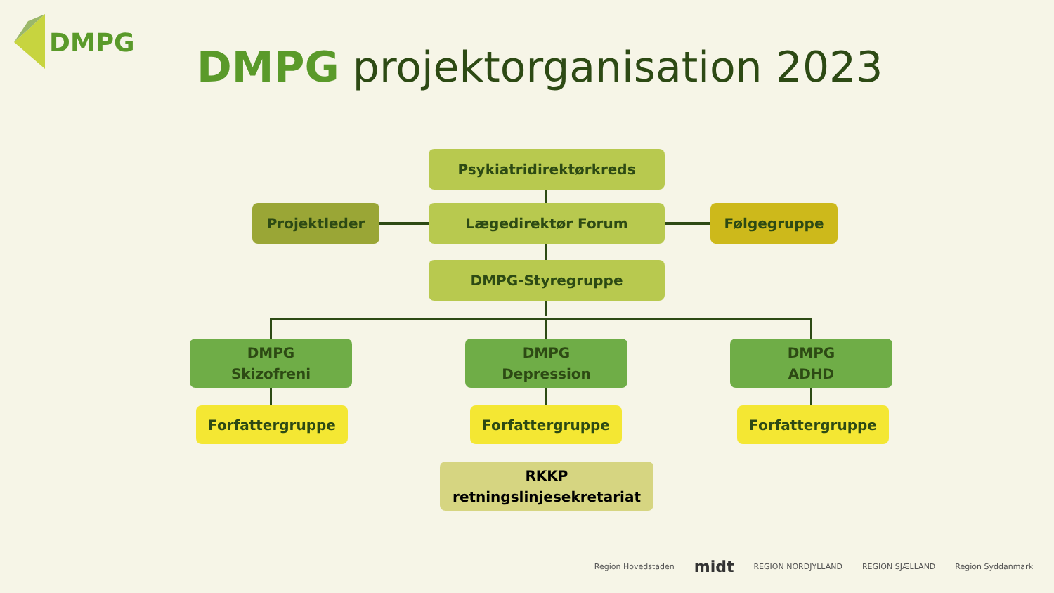DMPG
DMPG projektorganisation 2023
Psykiatridirektørkreds
Projektleder Lægedirektør Forum Følgegruppe
DMPG-Styregruppe
DMPG
Skizofreni
DMPG
Depression
DMPG
ADHD
Forfattergruppe Forfattergruppe Forfattergruppe
RKKP
retningslinjesekretariat
Region Hovedstaden midt REGION NORDJYLLAND REGION SJÆLLAND Region Syddanmark